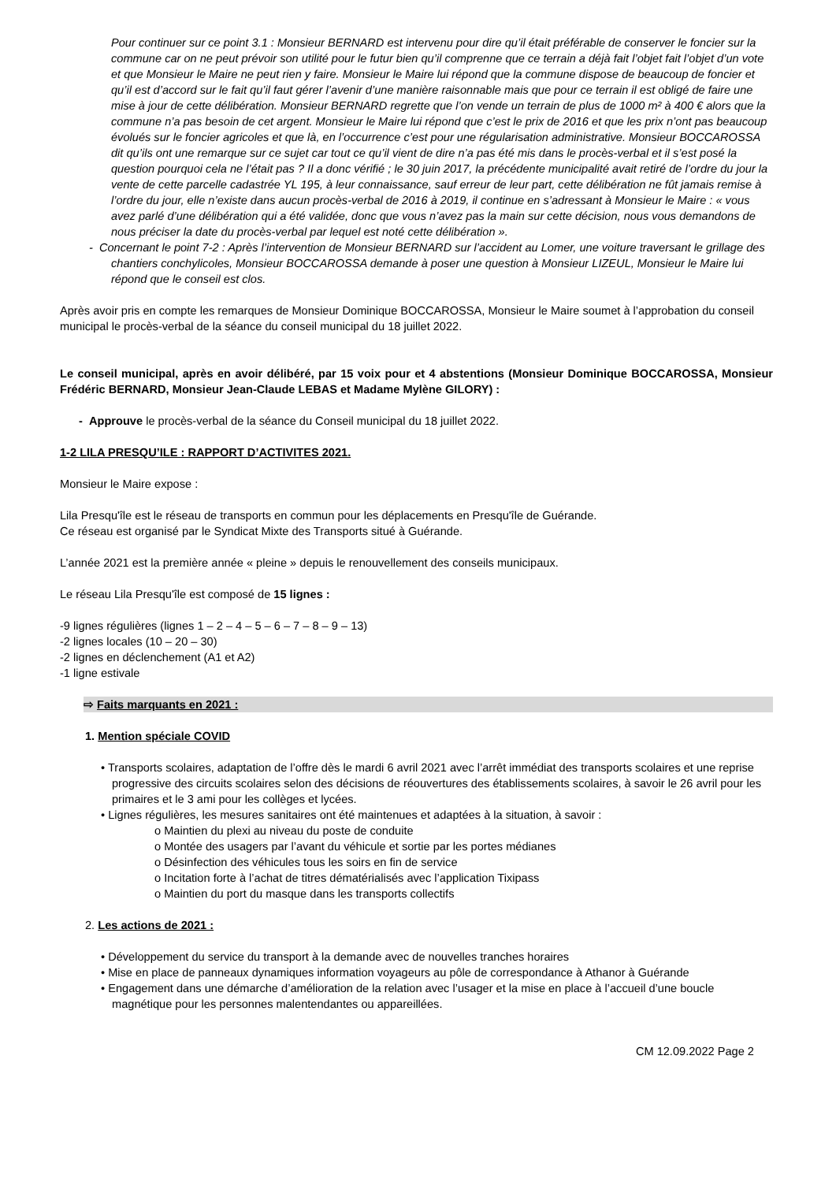Pour continuer sur ce point 3.1 : Monsieur BERNARD est intervenu pour dire qu’il était préférable de conserver le foncier sur la commune car on ne peut prévoir son utilité pour le futur bien qu’il comprenne que ce terrain a déjà fait l’objet fait l’objet d’un vote et que Monsieur le Maire ne peut rien y faire. Monsieur le Maire lui répond que la commune dispose de beaucoup de foncier et qu’il est d’accord sur le fait qu’il faut gérer l’avenir d’une manière raisonnable mais que pour ce terrain il est obligé de faire une mise à jour de cette délibération. Monsieur BERNARD regrette que l’on vende un terrain de plus de 1000 m² à 400 € alors que la commune n’a pas besoin de cet argent. Monsieur le Maire lui répond que c’est le prix de 2016 et que les prix n’ont pas beaucoup évolués sur le foncier agricoles et que là, en l’occurrence c’est pour une régularisation administrative. Monsieur BOCCAROSSA dit qu’ils ont une remarque sur ce sujet car tout ce qu’il vient de dire n’a pas été mis dans le procès-verbal et il s’est posé la question pourquoi cela ne l’était pas ? Il a donc vérifié ; le 30 juin 2017, la précédente municipalité avait retiré de l’ordre du jour la vente de cette parcelle cadastrée YL 195, à leur connaissance, sauf erreur de leur part, cette délibération ne fût jamais remise à l’ordre du jour, elle n’existe dans aucun procès-verbal de 2016 à 2019, il continue en s’adressant à Monsieur le Maire : « vous avez parlé d’une délibération qui a été validée, donc que vous n’avez pas la main sur cette décision, nous vous demandons de nous préciser la date du procès-verbal par lequel est noté cette délibération ».
- Concernant le point 7-2 : Après l’intervention de Monsieur BERNARD sur l’accident au Lomer, une voiture traversant le grillage des chantiers conchylicoles, Monsieur BOCCAROSSA demande à poser une question à Monsieur LIZEUL, Monsieur le Maire lui répond que le conseil est clos.
Après avoir pris en compte les remarques de Monsieur Dominique BOCCAROSSA, Monsieur le Maire soumet à l’approbation du conseil municipal le procès-verbal de la séance du conseil municipal du 18 juillet 2022.
Le conseil municipal, après en avoir délibéré, par 15 voix pour et 4 abstentions (Monsieur Dominique BOCCAROSSA, Monsieur Frédéric BERNARD, Monsieur Jean-Claude LEBAS et Madame Mylène GILORY) :
- Approuve le procès-verbal de la séance du Conseil municipal du 18 juillet 2022.
1-2 LILA PRESQU’ILE : RAPPORT D’ACTIVITES 2021.
Monsieur le Maire expose :
Lila Presqu'île est le réseau de transports en commun pour les déplacements en Presqu'île de Guérande.
Ce réseau est organisé par le Syndicat Mixte des Transports situé à Guérande.
L’année 2021 est la première année « pleine » depuis le renouvellement des conseils municipaux.
Le réseau Lila Presqu'île est composé de 15 lignes :
-9 lignes régulières (lignes 1 – 2 – 4 – 5 – 6 – 7 – 8 – 9 – 13)
-2 lignes locales (10 – 20 – 30)
-2 lignes en déclenchement (A1 et A2)
-1 ligne estivale
⇨ Faits marquants en 2021 :
1. Mention spéciale COVID
• Transports scolaires, adaptation de l’offre dès le mardi 6 avril 2021 avec l’arrêt immédiat des transports scolaires et une reprise progressive des circuits scolaires selon des décisions de réouvertures des établissements scolaires, à savoir le 26 avril pour les primaires et le 3 ami pour les collèges et lycées.
• Lignes régulières, les mesures sanitaires ont été maintenues et adaptées à la situation, à savoir :
o Maintien du plexi au niveau du poste de conduite
o Montée des usagers par l’avant du véhicule et sortie par les portes médianes
o Désinfection des véhicules tous les soirs en fin de service
o Incitation forte à l’achat de titres dématérialisés avec l’application Tixipass
o Maintien du port du masque dans les transports collectifs
2. Les actions de 2021 :
• Développement du service du transport à la demande avec de nouvelles tranches horaires
• Mise en place de panneaux dynamiques information voyageurs au pôle de correspondance à Athanor à Guérande
• Engagement dans une démarche d’amélioration de la relation avec l’usager et la mise en place à l’accueil d’une boucle magnétique pour les personnes malentendantes ou appareillées.
CM 12.09.2022 Page 2